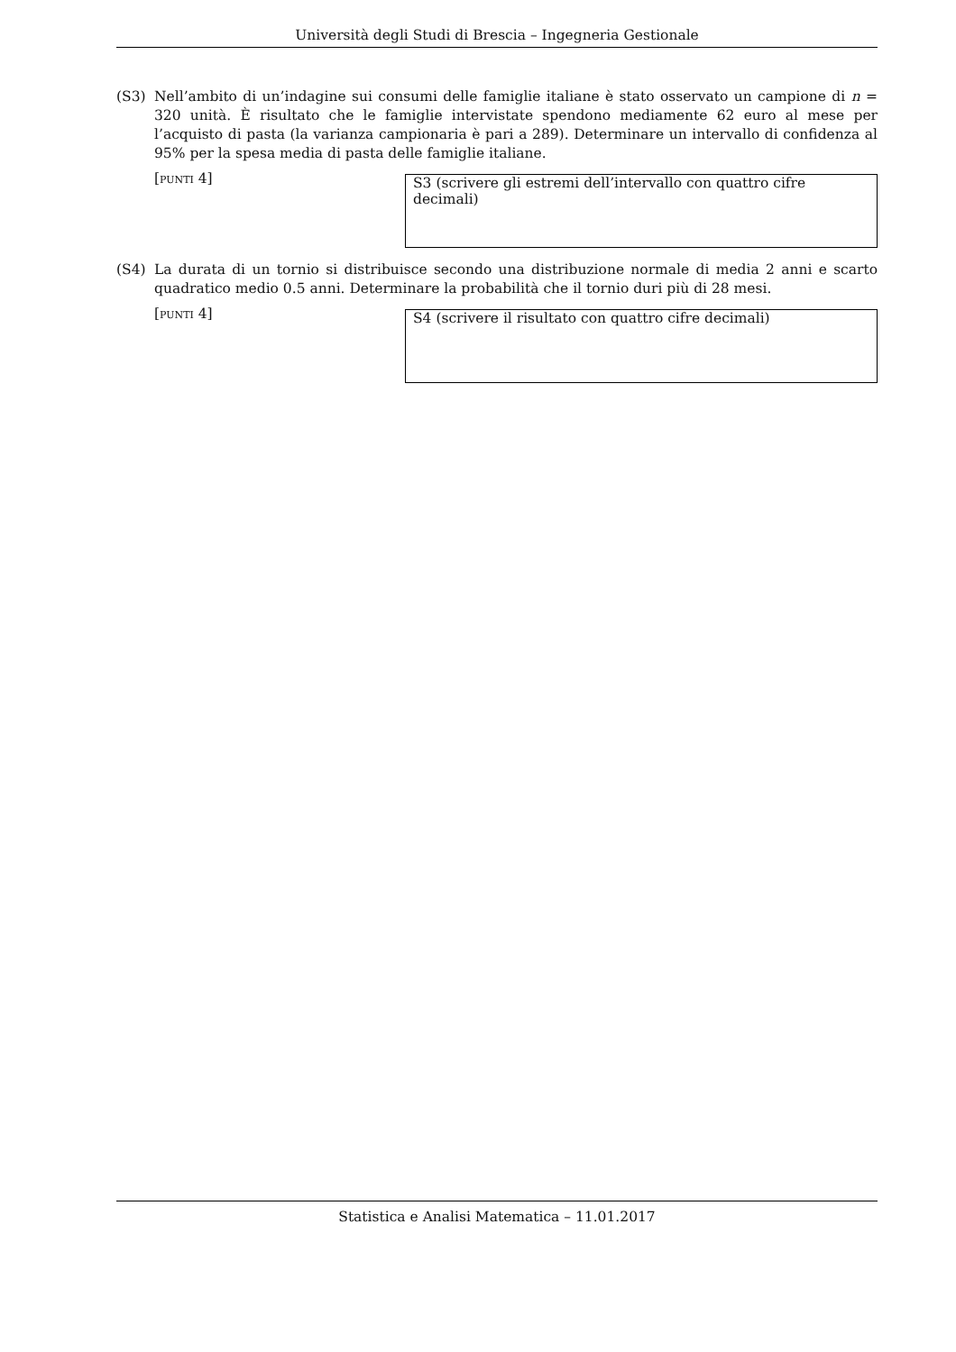Università degli Studi di Brescia – Ingegneria Gestionale
(S3) Nell’ambito di un’indagine sui consumi delle famiglie italiane è stato osservato un campione di n = 320 unità. È risultato che le famiglie intervistate spendono mediamente 62 euro al mese per l’acquisto di pasta (la varianza campionaria è pari a 289). Determinare un intervallo di confidenza al 95% per la spesa media di pasta delle famiglie italiane.
[punti 4]
S3 (scrivere gli estremi dell’intervallo con quattro cifre decimali)
(S4) La durata di un tornio si distribuisce secondo una distribuzione normale di media 2 anni e scarto quadratico medio 0.5 anni. Determinare la probabilità che il tornio duri più di 28 mesi.
[punti 4]
S4 (scrivere il risultato con quattro cifre decimali)
Statistica e Analisi Matematica – 11.01.2017